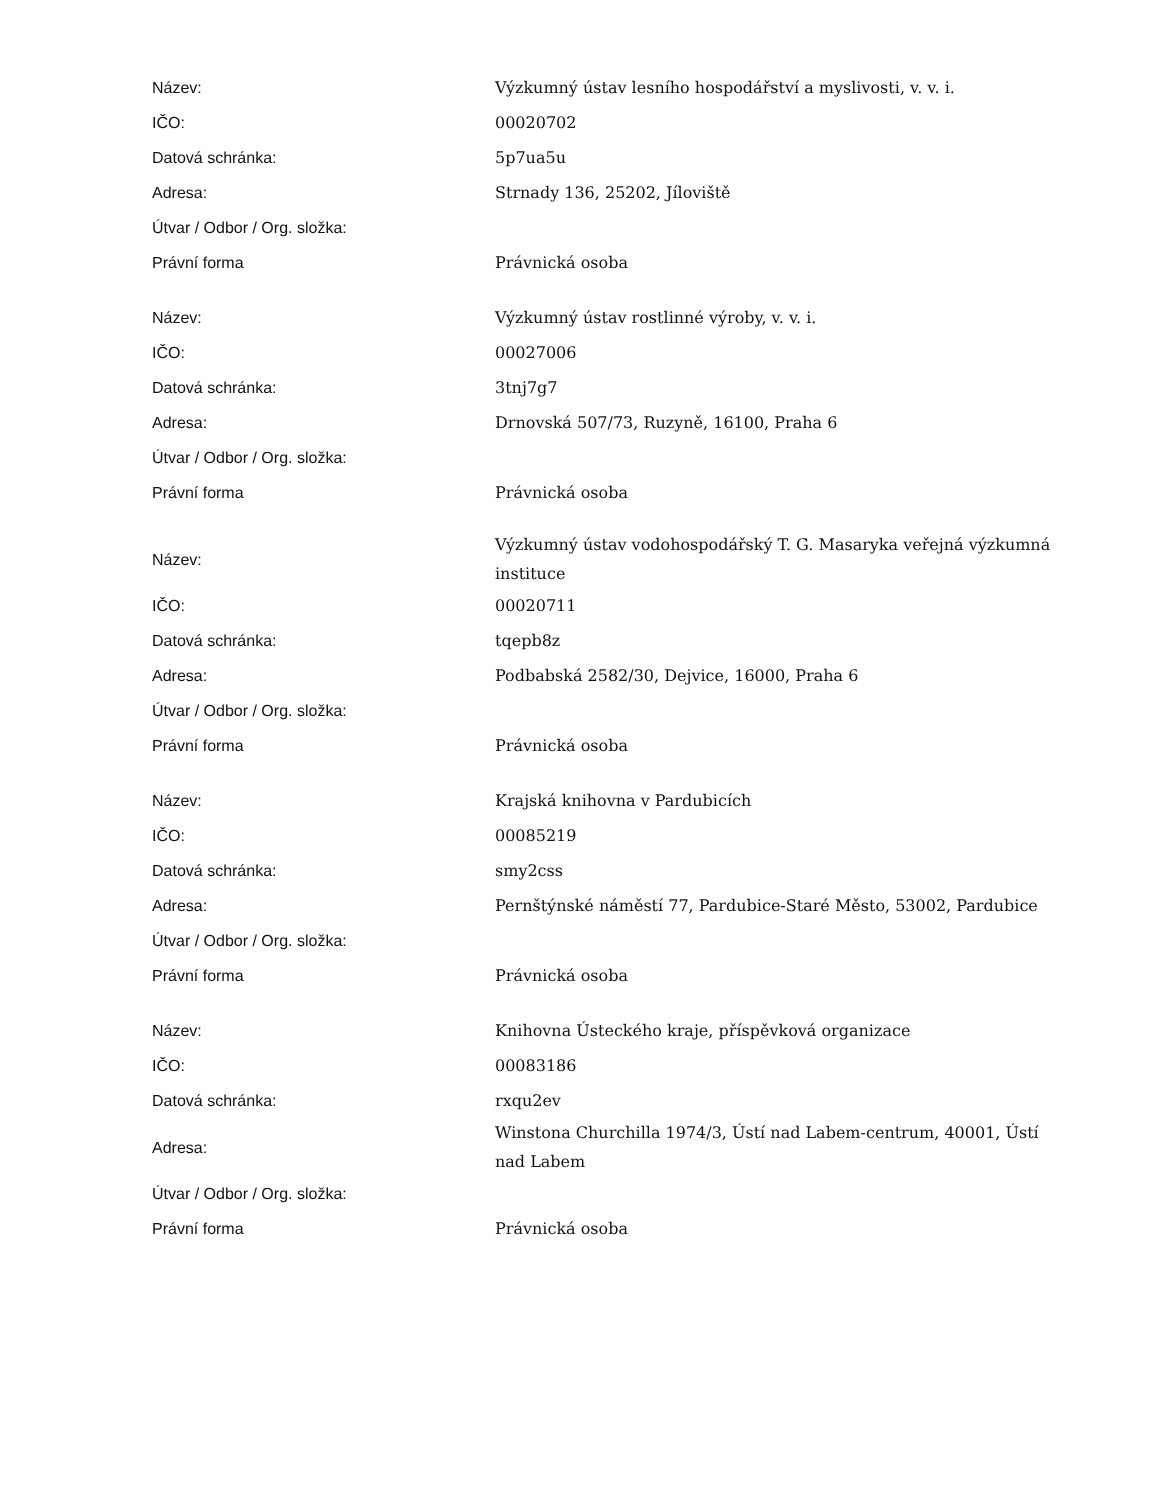| Název: | Výzkumný ústav lesního hospodářství a myslivosti, v. v. i. |
| IČO: | 00020702 |
| Datová schránka: | 5p7ua5u |
| Adresa: | Strnady 136, 25202, Jíloviště |
| Útvar / Odbor / Org. složka: | |
| Právní forma | Právnická osoba |
| Název: | Výzkumný ústav rostlinné výroby, v. v. i. |
| IČO: | 00027006 |
| Datová schránka: | 3tnj7g7 |
| Adresa: | Drnovská 507/73, Ruzyně, 16100, Praha 6 |
| Útvar / Odbor / Org. složka: | |
| Právní forma | Právnická osoba |
| Název: | Výzkumný ústav vodohospodářský T. G. Masaryka veřejná výzkumná instituce |
| IČO: | 00020711 |
| Datová schránka: | tqepb8z |
| Adresa: | Podbabská 2582/30, Dejvice, 16000, Praha 6 |
| Útvar / Odbor / Org. složka: | |
| Právní forma | Právnická osoba |
| Název: | Krajská knihovna v Pardubicích |
| IČO: | 00085219 |
| Datová schránka: | smy2css |
| Adresa: | Pernštýnské náměstí 77, Pardubice-Staré Město, 53002, Pardubice |
| Útvar / Odbor / Org. složka: | |
| Právní forma | Právnická osoba |
| Název: | Knihovna Ústeckého kraje, příspěvková organizace |
| IČO: | 00083186 |
| Datová schránka: | rxqu2ev |
| Adresa: | Winstona Churchilla 1974/3, Ústí nad Labem-centrum, 40001, Ústí nad Labem |
| Útvar / Odbor / Org. složka: | |
| Právní forma | Právnická osoba |